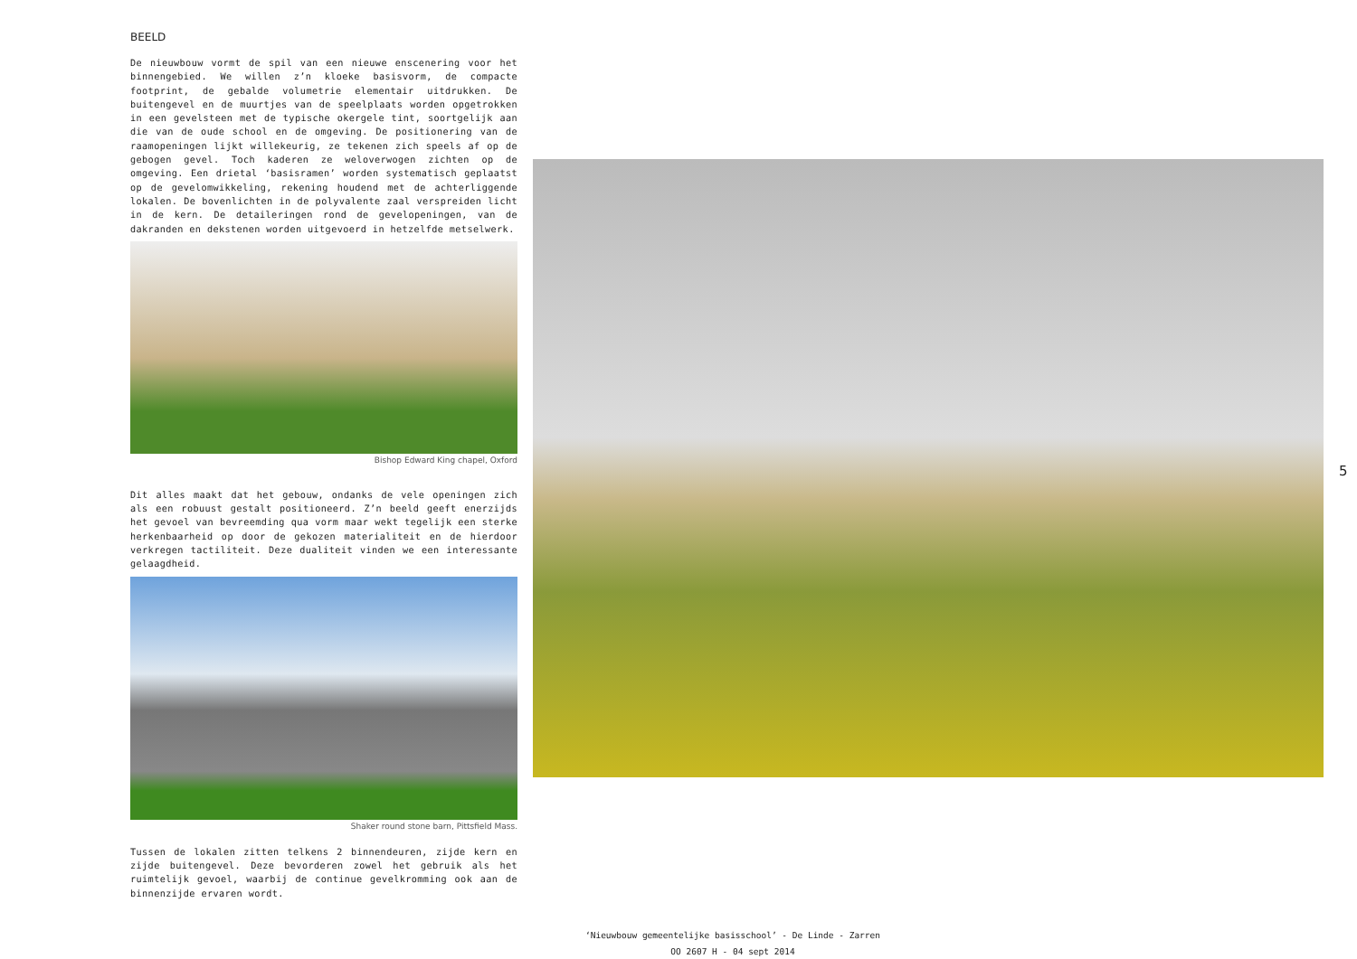BEELD
De nieuwbouw vormt de spil van een nieuwe enscenering voor het binnengebied. We willen z’n kloeke basisvorm, de compacte footprint, de gebalde volumetrie elementair uitdrukken. De buitengevel en de muurtjes van de speelplaats worden opgetrokken in een gevelsteen met de typische okergele tint, soortgelijk aan die van de oude school en de omgeving. De positionering van de raamopeningen lijkt willekeurig, ze tekenen zich speels af op de gebogen gevel. Toch kaderen ze weloverwogen zichten op de omgeving. Een drietal ‘basisramen’ worden systematisch geplaatst op de gevelomwikkeling, rekening houdend met de achterliggende lokalen. De bovenlichten in de polyvalente zaal verspreiden licht in de kern. De detaileringen rond de gevelopeningen, van de dakranden en dekstenen worden uitgevoerd in hetzelfde metselwerk.
Bishop Edward King chapel, Oxford
Dit alles maakt dat het gebouw, ondanks de vele openingen zich als een robuust gestalt positioneerd. Z’n beeld geeft enerzijds het gevoel van bevreemding qua vorm maar wekt tegelijk een sterke herkenbaarheid op door de gekozen materialiteit en de hierdoor verkregen tactiliteit. Deze dualiteit vinden we een interessante gelaagdheid.
Shaker round stone barn, Pittsfield Mass.
Tussen de lokalen zitten telkens 2 binnendeuren, zijde kern en zijde buitengevel. Deze bevorderen zowel het gebruik als het ruimtelijk gevoel, waarbij de continue gevelkromming ook aan de binnenzijde ervaren wordt.
5
‘Nieuwbouw gemeentelijke basisschool’ - De Linde - Zarren
OO 2607 H - 04 sept 2014